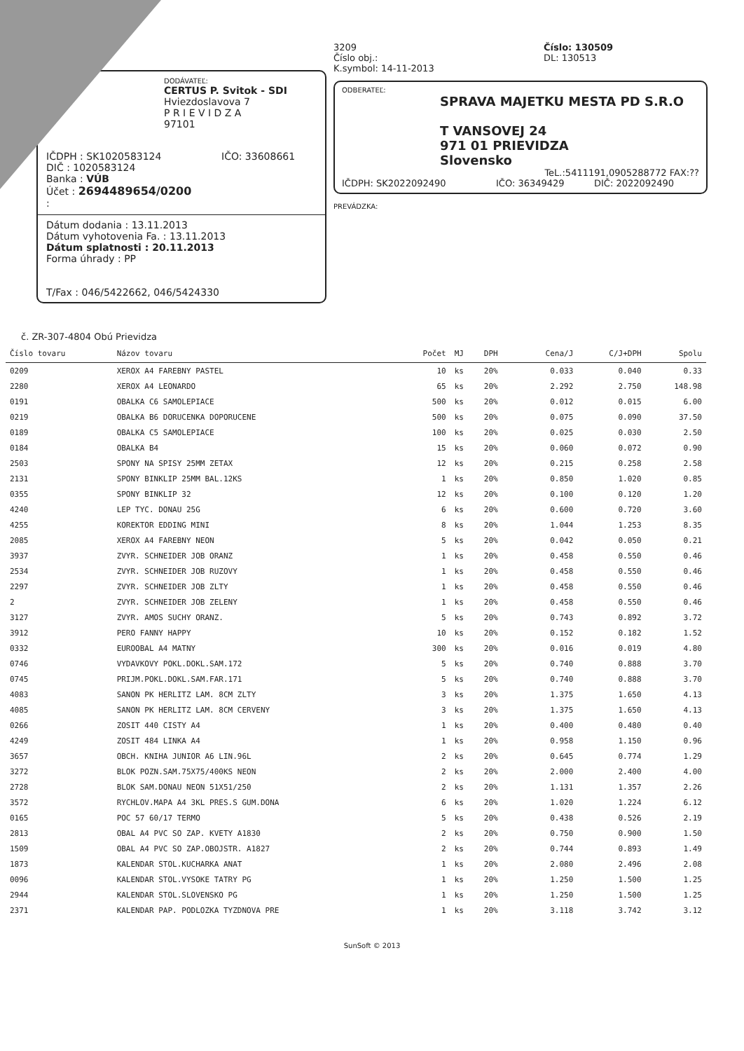DODÁVATEĽ:
CERTUS P. Svitok - SDI
Hviezdoslavova 7
P R I E V I D Z A
97101
IČDPH : SK1020583124 IČO: 33608661
DIČ : 1020583124
Banka : VÚB
Účet : 2694489654/0200
:
Dátum dodania : 13.11.2013
Dátum vyhotovenia Fa. : 13.11.2013
Dátum splatnosti : 20.11.2013
Forma úhrady : PP
T/Fax : 046/5422662, 046/5424330
3209
Číslo obj.:
K.symbol: 14-11-2013
Číslo: 130509
DL: 130513
ODBERATEĽ:
SPRAVA MAJETKU MESTA PD S.R.O
T VANSOVEJ 24
971 01 PRIEVIDZA
Slovensko
TeL.:5411191,0905288772 FAX:??
IČDPH: SK2022092490 IČO: 36349429 DIČ: 2022092490
PREVÁDZKA:
č. ZR-307-4804 Obú Prievidza
| Číslo tovaru | Názov tovaru | Počet | MJ | DPH | Cena/J | C/J+DPH | Spolu |
| --- | --- | --- | --- | --- | --- | --- | --- |
| 0209 | XEROX A4 FAREBNY PASTEL | 10 | ks | 20% | 0.033 | 0.040 | 0.33 |
| 2280 | XEROX A4 LEONARDO | 65 | ks | 20% | 2.292 | 2.750 | 148.98 |
| 0191 | OBALKA C6 SAMOLEPIACE | 500 | ks | 20% | 0.012 | 0.015 | 6.00 |
| 0219 | OBALKA B6 DORUCENKA DOPORUCENE | 500 | ks | 20% | 0.075 | 0.090 | 37.50 |
| 0189 | OBALKA C5 SAMOLEPIACE | 100 | ks | 20% | 0.025 | 0.030 | 2.50 |
| 0184 | OBALKA B4 | 15 | ks | 20% | 0.060 | 0.072 | 0.90 |
| 2503 | SPONY NA SPISY 25MM ZETAX | 12 | ks | 20% | 0.215 | 0.258 | 2.58 |
| 2131 | SPONY BINKLIP 25MM BAL.12KS | 1 | ks | 20% | 0.850 | 1.020 | 0.85 |
| 0355 | SPONY BINKLIP 32 | 12 | ks | 20% | 0.100 | 0.120 | 1.20 |
| 4240 | LEP TYC. DONAU 25G | 6 | ks | 20% | 0.600 | 0.720 | 3.60 |
| 4255 | KOREKTOR EDDING MINI | 8 | ks | 20% | 1.044 | 1.253 | 8.35 |
| 2085 | XEROX A4 FAREBNY NEON | 5 | ks | 20% | 0.042 | 0.050 | 0.21 |
| 3937 | ZVYR. SCHNEIDER JOB ORANZ | 1 | ks | 20% | 0.458 | 0.550 | 0.46 |
| 2534 | ZVYR. SCHNEIDER JOB RUZOVY | 1 | ks | 20% | 0.458 | 0.550 | 0.46 |
| 2297 | ZVYR. SCHNEIDER JOB ZLTY | 1 | ks | 20% | 0.458 | 0.550 | 0.46 |
| 2 | ZVYR. SCHNEIDER JOB ZELENY | 1 | ks | 20% | 0.458 | 0.550 | 0.46 |
| 3127 | ZVYR. AMOS SUCHY ORANZ. | 5 | ks | 20% | 0.743 | 0.892 | 3.72 |
| 3912 | PERO FANNY HAPPY | 10 | ks | 20% | 0.152 | 0.182 | 1.52 |
| 0332 | EUROOBAL A4 MATNY | 300 | ks | 20% | 0.016 | 0.019 | 4.80 |
| 0746 | VYDAVKOVY POKL.DOKL.SAM.172 | 5 | ks | 20% | 0.740 | 0.888 | 3.70 |
| 0745 | PRIJM.POKL.DOKL.SAM.FAR.171 | 5 | ks | 20% | 0.740 | 0.888 | 3.70 |
| 4083 | SANON PK HERLITZ LAM. 8CM ZLTY | 3 | ks | 20% | 1.375 | 1.650 | 4.13 |
| 4085 | SANON PK HERLITZ LAM. 8CM CERVENY | 3 | ks | 20% | 1.375 | 1.650 | 4.13 |
| 0266 | ZOSIT 440 CISTY A4 | 1 | ks | 20% | 0.400 | 0.480 | 0.40 |
| 4249 | ZOSIT 484 LINKA A4 | 1 | ks | 20% | 0.958 | 1.150 | 0.96 |
| 3657 | OBCH. KNIHA JUNIOR A6 LIN.96L | 2 | ks | 20% | 0.645 | 0.774 | 1.29 |
| 3272 | BLOK POZN.SAM.75X75/400KS NEON | 2 | ks | 20% | 2.000 | 2.400 | 4.00 |
| 2728 | BLOK SAM.DONAU NEON 51X51/250 | 2 | ks | 20% | 1.131 | 1.357 | 2.26 |
| 3572 | RYCHLOV.MAPA A4 3KL PRES.S GUM.DONA | 6 | ks | 20% | 1.020 | 1.224 | 6.12 |
| 0165 | POC 57 60/17 TERMO | 5 | ks | 20% | 0.438 | 0.526 | 2.19 |
| 2813 | OBAL A4 PVC SO ZAP. KVETY A1830 | 2 | ks | 20% | 0.750 | 0.900 | 1.50 |
| 1509 | OBAL A4 PVC SO ZAP.OBOJSTR. A1827 | 2 | ks | 20% | 0.744 | 0.893 | 1.49 |
| 1873 | KALENDAR STOL.KUCHARKA ANAT | 1 | ks | 20% | 2.080 | 2.496 | 2.08 |
| 0096 | KALENDAR STOL.VYSOKE TATRY PG | 1 | ks | 20% | 1.250 | 1.500 | 1.25 |
| 2944 | KALENDAR STOL.SLOVENSKO PG | 1 | ks | 20% | 1.250 | 1.500 | 1.25 |
| 2371 | KALENDAR PAP. PODLOZKA TYZDNOVA PRE | 1 | ks | 20% | 3.118 | 3.742 | 3.12 |
SunSoft © 2013